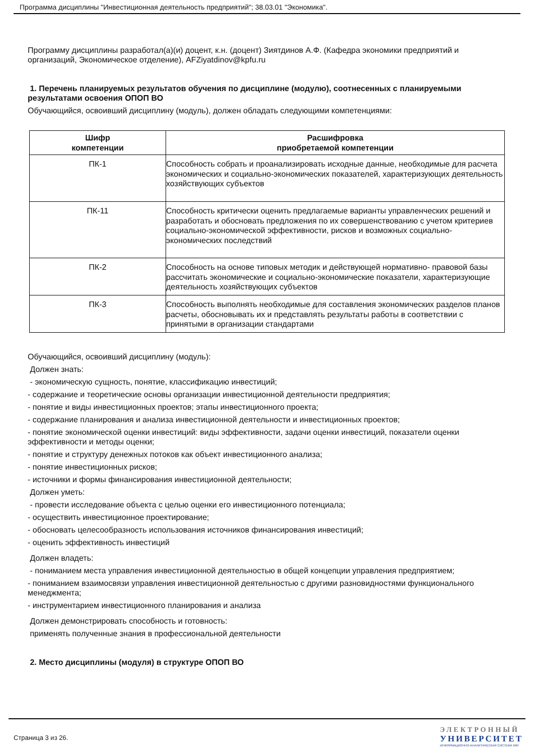Программа дисциплины "Инвестиционная деятельность предприятий"; 38.03.01 "Экономика".
Программу дисциплины разработал(а)(и) доцент, к.н. (доцент) Зиятдинов А.Ф. (Кафедра экономики предприятий и организаций, Экономическое отделение), AFZiyatdinov@kpfu.ru
1. Перечень планируемых результатов обучения по дисциплине (модулю), соотнесенных с планируемыми результатами освоения ОПОП ВО
Обучающийся, освоивший дисциплину (модуль), должен обладать следующими компетенциями:
| Шифр компетенции | Расшифровка приобретаемой компетенции |
| --- | --- |
| ПК-1 | Способность собрать и проанализировать исходные данные, необходимые для расчета экономических и социально-экономических показателей, характеризующих деятельность хозяйствующих субъектов |
| ПК-11 | Способность критически оценить предлагаемые варианты управленческих решений и разработать и обосновать предложения по их совершенствованию с учетом критериев социально-экономической эффективности, рисков и возможных социально-экономических последствий |
| ПК-2 | Способность на основе типовых методик и действующей нормативно- правовой базы рассчитать экономические и социально-экономические показатели, характеризующие деятельность хозяйствующих субъектов |
| ПК-3 | Способность выполнять необходимые для составления экономических разделов планов расчеты, обосновывать их и представлять результаты работы в соответствии с принятыми в организации стандартами |
Обучающийся, освоивший дисциплину (модуль):
Должен знать:
- экономическую сущность, понятие, классификацию инвестиций;
- содержание и теоретические основы организации инвестиционной деятельности предприятия;
- понятие и виды инвестиционных проектов; этапы инвестиционного проекта;
- содержание планирования и анализа инвестиционной деятельности и инвестиционных проектов;
- понятие экономической оценки инвестиций: виды эффективности, задачи оценки инвестиций, показатели оценки эффективности и методы оценки;
- понятие и структуру денежных потоков как объект инвестиционного анализа;
- понятие инвестиционных рисков;
- источники и формы финансирования инвестиционной деятельности;
Должен уметь:
- провести исследование объекта с целью оценки его инвестиционного потенциала;
- осуществить инвестиционное проектирование;
- обосновать целесообразность использования источников финансирования инвестиций;
- оценить эффективность инвестиций
Должен владеть:
- пониманием места управления инвестиционной деятельностью в общей концепции управления предприятием;
- пониманием взаимосвязи управления инвестиционной деятельностью с другими разновидностями функционального менеджмента;
- инструментарием инвестиционного планирования и анализа
Должен демонстрировать способность и готовность:
применять полученные знания в профессиональной деятельности
2. Место дисциплины (модуля) в структуре ОПОП ВО
Страница 3 из 26.
ЭЛЕКТРОННЫЙ
УНИВЕРСИТЕТ
ИНФОРМАЦИОННО-АНАЛИТИЧЕСКАЯ СИСТЕМА КФУ